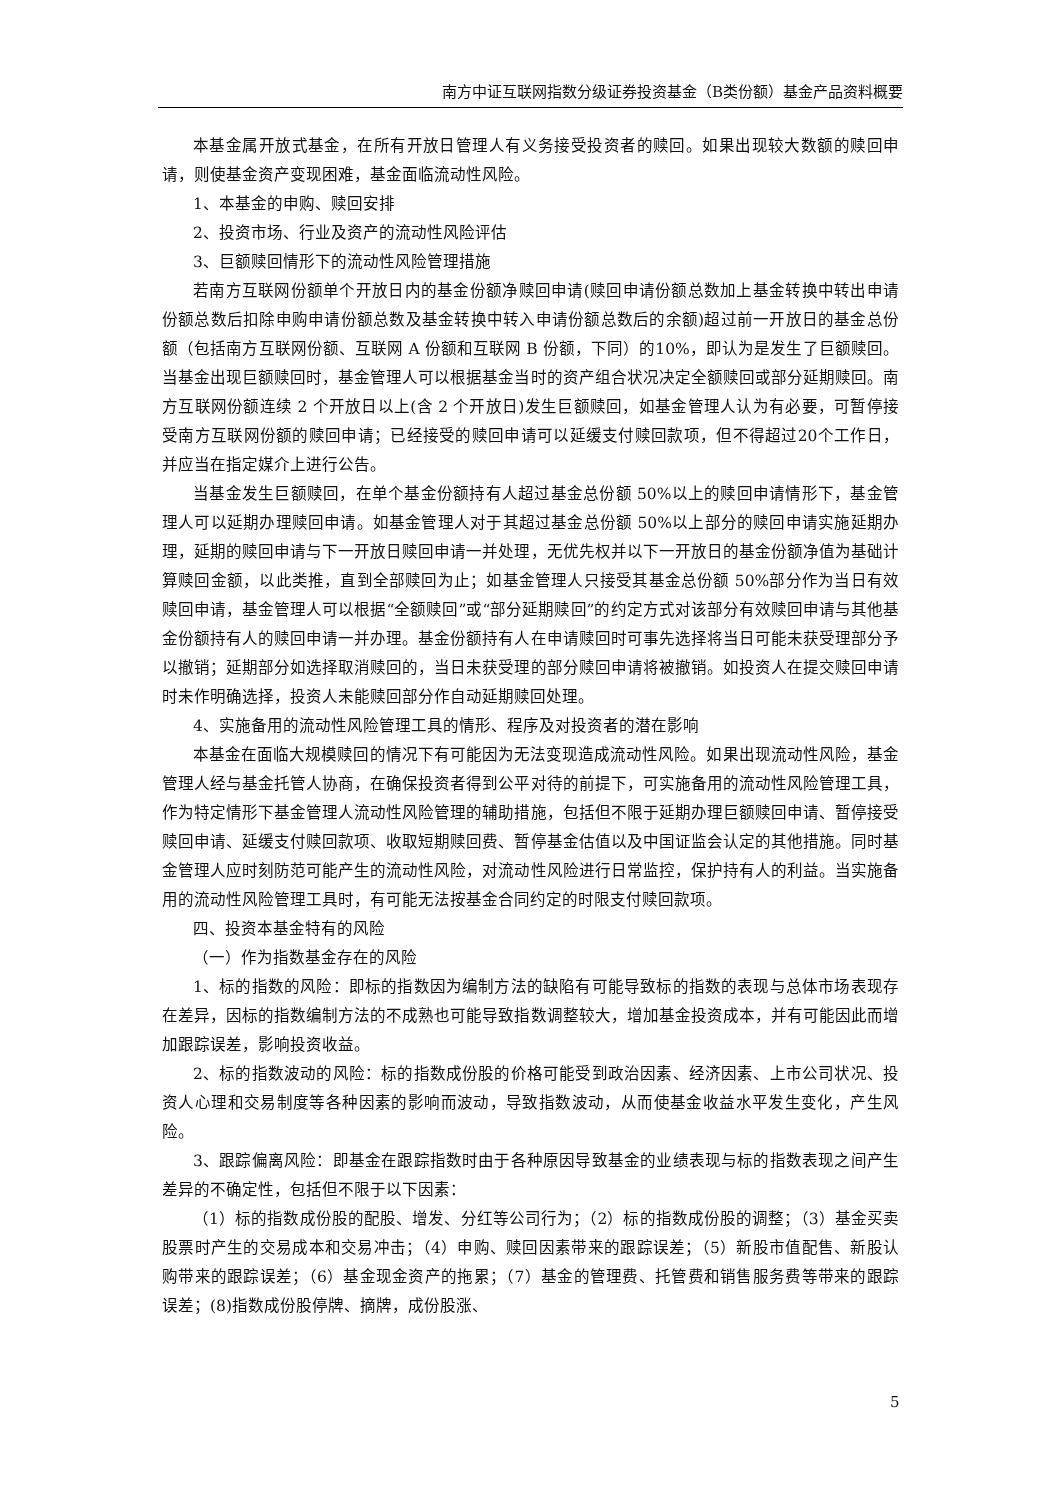南方中证互联网指数分级证券投资基金（B类份额）基金产品资料概要
本基金属开放式基金，在所有开放日管理人有义务接受投资者的赎回。如果出现较大数额的赎回申请，则使基金资产变现困难，基金面临流动性风险。
1、本基金的申购、赎回安排
2、投资市场、行业及资产的流动性风险评估
3、巨额赎回情形下的流动性风险管理措施
若南方互联网份额单个开放日内的基金份额净赎回申请(赎回申请份额总数加上基金转换中转出申请份额总数后扣除申购申请份额总数及基金转换中转入申请份额总数后的余额)超过前一开放日的基金总份额（包括南方互联网份额、互联网 A 份额和互联网 B 份额，下同）的10%，即认为是发生了巨额赎回。当基金出现巨额赎回时，基金管理人可以根据基金当时的资产组合状况决定全额赎回或部分延期赎回。南方互联网份额连续 2 个开放日以上(含 2 个开放日)发生巨额赎回，如基金管理人认为有必要，可暂停接受南方互联网份额的赎回申请；已经接受的赎回申请可以延缓支付赎回款项，但不得超过20个工作日，并应当在指定媒介上进行公告。
当基金发生巨额赎回，在单个基金份额持有人超过基金总份额 50%以上的赎回申请情形下，基金管理人可以延期办理赎回申请。如基金管理人对于其超过基金总份额 50%以上部分的赎回申请实施延期办理，延期的赎回申请与下一开放日赎回申请一并处理，无优先权并以下一开放日的基金份额净值为基础计算赎回金额，以此类推，直到全部赎回为止；如基金管理人只接受其基金总份额 50%部分作为当日有效赎回申请，基金管理人可以根据“全额赎回”或“部分延期赎回”的约定方式对该部分有效赎回申请与其他基金份额持有人的赎回申请一并办理。基金份额持有人在申请赎回时可事先选择将当日可能未获受理部分予以撤销；延期部分如选择取消赎回的，当日未获受理的部分赎回申请将被撤销。如投资人在提交赎回申请时未作明确选择，投资人未能赎回部分作自动延期赎回处理。
4、实施备用的流动性风险管理工具的情形、程序及对投资者的潜在影响
本基金在面临大规模赎回的情况下有可能因为无法变现造成流动性风险。如果出现流动性风险，基金管理人经与基金托管人协商，在确保投资者得到公平对待的前提下，可实施备用的流动性风险管理工具，作为特定情形下基金管理人流动性风险管理的辅助措施，包括但不限于延期办理巨额赎回申请、暂停接受赎回申请、延缓支付赎回款项、收取短期赎回费、暂停基金估值以及中国证监会认定的其他措施。同时基金管理人应时刻防范可能产生的流动性风险，对流动性风险进行日常监控，保护持有人的利益。当实施备用的流动性风险管理工具时，有可能无法按基金合同约定的时限支付赎回款项。
四、投资本基金特有的风险
（一）作为指数基金存在的风险
1、标的指数的风险：即标的指数因为编制方法的缺陷有可能导致标的指数的表现与总体市场表现存在差异，因标的指数编制方法的不成熟也可能导致指数调整较大，增加基金投资成本，并有可能因此而增加跟踪误差，影响投资收益。
2、标的指数波动的风险：标的指数成份股的价格可能受到政治因素、经济因素、上市公司状况、投资人心理和交易制度等各种因素的影响而波动，导致指数波动，从而使基金收益水平发生变化，产生风险。
3、跟踪偏离风险：即基金在跟踪指数时由于各种原因导致基金的业绩表现与标的指数表现之间产生差异的不确定性，包括但不限于以下因素：
（1）标的指数成份股的配股、增发、分红等公司行为；（2）标的指数成份股的调整；（3）基金买卖股票时产生的交易成本和交易冲击；（4）申购、赎回因素带来的跟踪误差；（5）新股市值配售、新股认购带来的跟踪误差；（6）基金现金资产的拖累；（7）基金的管理费、托管费和销售服务费等带来的跟踪误差；(8)指数成份股停牌、摘牌，成份股涨、
5